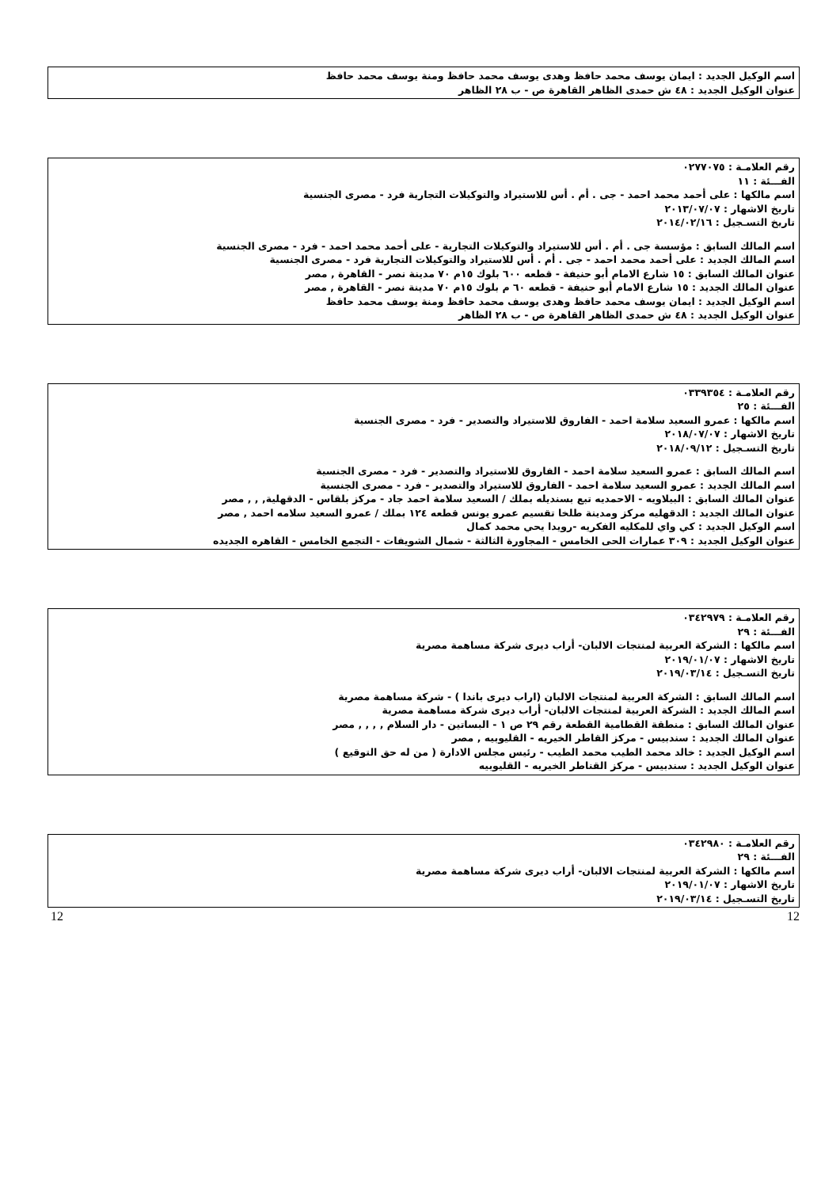اسم الوكيل الجديد : ايمان يوسف محمد حافظ وهدى يوسف محمد حافظ ومنة يوسف محمد حافظ
عنوان الوكيل الجديد : ٤٨ ش حمدى الظاهر القاهرة ص - ب ٢٨ الظاهر
رقم العلامـة : ٠٢٧٧٠٧٥
الفـــئة : ١١
اسم مالكها : على أحمد محمد احمد - جى . أم . أس للاستيراد والتوكيلات التجارية فرد - مصرى الجنسية
تاريخ الاشهار : ٢٠١٣/٠٧/٠٧
تاريخ التسـجيل : ٢٠١٤/٠٢/١٦
اسم المالك السابق : مؤسسة جى . أم . أس للاستيراد والتوكيلات التجارية - على أحمد محمد احمد - فرد - مصرى الجنسية
اسم المالك الجديد : على أحمد محمد احمد - جى . أم . أس للاستيراد والتوكيلات التجارية فرد - مصرى الجنسية
عنوان المالك السابق : ١٥ شارع الامام أبو حنيفة - قطعه ٦٠٠ بلوك ١٥م ٧٠ مدينة نصر - القاهرة , مصر
عنوان المالك الجديد : ١٥ شارع الامام أبو حنيفة - قطعه ٦٠ م بلوك ١٥م ٧٠ مدينة نصر - القاهرة , مصر
اسم الوكيل الجديد : ايمان يوسف محمد حافظ وهدى يوسف محمد حافظ ومنة يوسف محمد حافظ
عنوان الوكيل الجديد : ٤٨ ش حمدى الظاهر القاهرة ص - ب ٢٨ الظاهر
رقم العلامـة : ٠٣٣٩٣٥٤
الفـــئة : ٢٥
اسم مالكها : عمرو السعيد سلامة احمد - الفاروق للاستيراد والتصدير - فرد - مصرى الجنسية
تاريخ الاشهار : ٢٠١٨/٠٧/٠٧
تاريخ التسـجيل : ٢٠١٨/٠٩/١٢
اسم المالك السابق : عمرو السعيد سلامة احمد - الفاروق للاستيراد والتصدير - فرد - مصرى الجنسية
اسم المالك الجديد : عمرو السعيد سلامة احمد - الفاروق للاستيراد والتصدير - فرد - مصرى الجنسية
عنوان المالك السابق : البيلاويه - الاحمديه تبع بسنديله بملك / السعيد سلامة احمد جاد - مركز بلقاس - الدقهلية, , , مصر
عنوان المالك الجديد : الدقهليه مركز ومدينة طلخا تقسيم عمرو يونس قطعه ١٢٤ بملك / عمرو السعيد سلامه احمد , مصر
اسم الوكيل الجديد : كي واي للمكليه الفكريه -رويدا يحي محمد كمال
عنوان الوكيل الجديد : ٣٠٩ عمارات الحى الخامس - المجاورة الثالثة - شمال الشويفات - التجمع الخامس - القاهره الجديده
رقم العلامـة : ٠٣٤٢٩٧٩
الفـــئة : ٢٩
اسم مالكها : الشركة العربية لمنتجات الالبان- أراب ديرى شركة مساهمة مصرية
تاريخ الاشهار : ٢٠١٩/٠١/٠٧
تاريخ التسـجيل : ٢٠١٩/٠٣/١٤
اسم المالك السابق : الشركة العربية لمنتجات الالبان (اراب ديرى باندا ) - شركة مساهمة مصرية
اسم المالك الجديد : الشركة العربية لمنتجات الالبان- أراب ديرى شركة مساهمة مصرية
عنوان المالك السابق : منطقة القطامية القطعة رقم ٢٩ ص ١ - البساتين - دار السلام , , , , مصر
عنوان المالك الجديد : سندبيس - مركز القاطر الخيريه - القليوبيه , مصر
اسم الوكيل الجديد : خالد محمد الطيب محمد الطيب - رئيس مجلس الادارة ( من له حق التوقيع )
عنوان الوكيل الجديد : سندبيس - مركز القناطر الخيريه - القليوبيه
رقم العلامـة : ٠٣٤٢٩٨٠
الفـــئة : ٢٩
اسم مالكها : الشركة العربية لمنتجات الالبان- أراب ديرى شركة مساهمة مصرية
تاريخ الاشهار : ٢٠١٩/٠١/٠٧
تاريخ التسـجيل : ٢٠١٩/٠٣/١٤
12 12